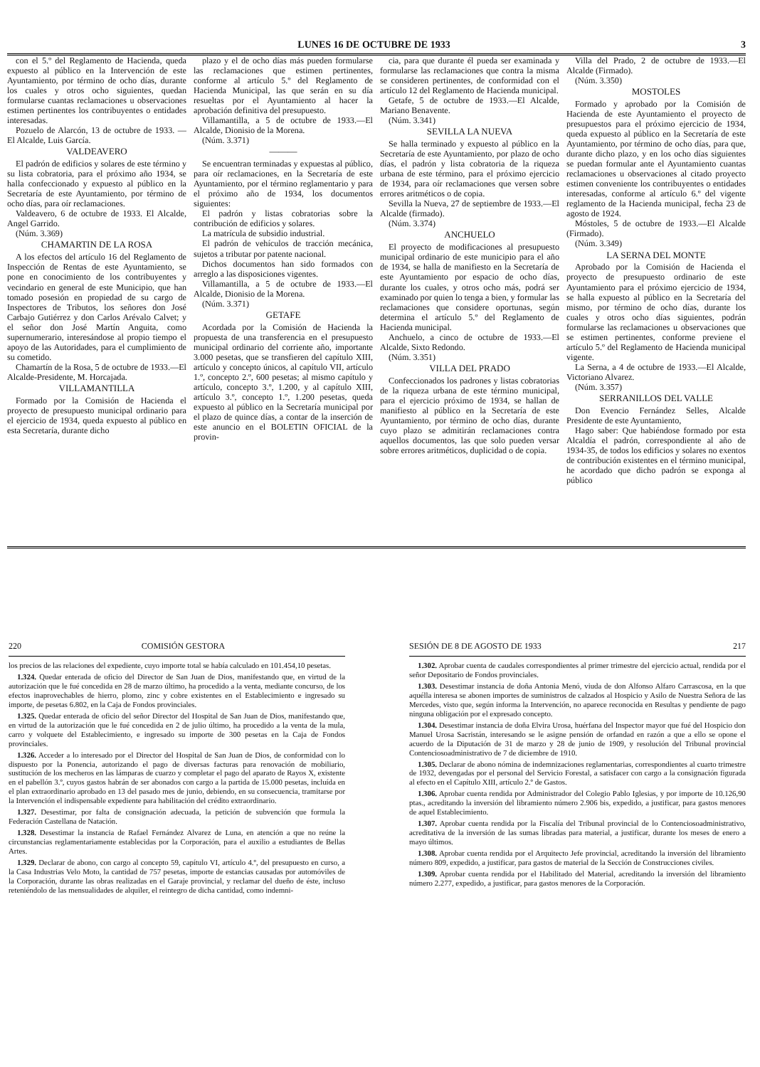LUNES 16 DE OCTUBRE DE 1933 3
con el 5.º del Reglamento de Hacienda, queda expuesto al público en la Intervención de este Ayuntamiento, por término de ocho días, durante los cuales y otros ocho siguientes, quedan formularse cuantas reclamaciones u observaciones estimen pertinentes los contribuyentes o entidades interesadas.
Pozuelo de Alarcón, 13 de octubre de 1933. — El Alcalde, Luis García.
VALDEAVERO
El padrón de edificios y solares de este término y su lista cobratoria, para el próximo año 1934, se halla confeccionado y expuesto al público en la Secretaría de este Ayuntamiento, por término de ocho días, para oír reclamaciones.
Valdeavero, 6 de octubre de 1933. El Alcalde, Angel Garrido.
(Núm. 3.369)
CHAMARTIN DE LA ROSA
A los efectos del artículo 16 del Reglamento de Inspección de Rentas de este Ayuntamiento, se pone en conocimiento de los contribuyentes y vecindario en general de este Municipio, que han tomado posesión en propiedad de su cargo de Inspectores de Tributos, los señores don José Carbajo Gutiérrez y don Carlos Arévalo Calvet; y el señor don José Martín Anguita, como supernumerario, interesándose al propio tiempo el apoyo de las Autoridades, para el cumplimiento de su cometido.
Chamartín de la Rosa, 5 de octubre de 1933.—El Alcalde-Presidente, M. Horcajada.
VILLAMANTILLA
Formado por la Comisión de Hacienda el proyecto de presupuesto municipal ordinario para el ejercicio de 1934, queda expuesto al público en esta Secretaría, durante dicho
plazo y el de ocho días más pueden formularse las reclamaciones que estimen pertinentes, conforme al artículo 5.º del Reglamento de Hacienda Municipal, las que serán en su día resueltas por el Ayuntamiento al hacer la aprobación definitiva del presupuesto.
Villamantilla, a 5 de octubre de 1933.—El Alcalde, Dionisio de la Morena.
(Núm. 3.371)
———
Se encuentran terminadas y expuestas al público, para oír reclamaciones, en la Secretaría de este Ayuntamiento, por el término reglamentario y para el próximo año de 1934, los documentos siguientes:
El padrón y listas cobratorias sobre la contribución de edificios y solares.
La matrícula de subsidio industrial.
El padrón de vehículos de tracción mecánica, sujetos a tributar por patente nacional.
Dichos documentos han sido formados con arreglo a las disposiciones vigentes.
Villamantilla, a 5 de octubre de 1933.—El Alcalde, Dionisio de la Morena.
(Núm. 3.371)
GETAFE
Acordada por la Comisión de Hacienda la propuesta de una transferencia en el presupuesto municipal ordinario del corriente año, importante 3.000 pesetas, que se transfieren del capítulo XIII, artículo y concepto únicos, al capítulo VII, artículo 1.º, concepto 2.º, 600 pesetas; al mismo capítulo y artículo, concepto 3.º, 1.200, y al capítulo XIII, artículo 3.º, concepto 1.º, 1.200 pesetas, queda expuesto al público en la Secretaría municipal por el plazo de quince días, a contar de la inserción de este anuncio en el BOLETIN OFICIAL de la provin-
cia, para que durante él pueda ser examinada y formularse las reclamaciones que contra la misma se consideren pertinentes, de conformidad con el artículo 12 del Reglamento de Hacienda municipal.
Getafe, 5 de octubre de 1933.—El Alcalde, Mariano Benavente.
(Núm. 3.341)
SEVILLA LA NUEVA
Se halla terminado y expuesto al público en la Secretaría de este Ayuntamiento, por plazo de ocho días, el padrón y lista cobratoria de la riqueza urbana de este término, para el próximo ejercicio de 1934, para oír reclamaciones que versen sobre errores aritméticos o de copia.
Sevilla la Nueva, 27 de septiembre de 1933.—El Alcalde (firmado).
(Núm. 3.374)
ANCHUELO
El proyecto de modificaciones al presupuesto municipal ordinario de este municipio para el año de 1934, se halla de manifiesto en la Secretaría de este Ayuntamiento por espacio de ocho días, durante los cuales, y otros ocho más, podrá ser examinado por quien lo tenga a bien, y formular las reclamaciones que considere oportunas, según determina el artículo 5.º del Reglamento de Hacienda municipal.
Anchuelo, a cinco de octubre de 1933.—El Alcalde, Sixto Redondo.
(Núm. 3.351)
VILLA DEL PRADO
Confeccionados los padrones y listas cobratorias de la riqueza urbana de este término municipal, para el ejercicio próximo de 1934, se hallan de manifiesto al público en la Secretaría de este Ayuntamiento, por término de ocho días, durante cuyo plazo se admitirán reclamaciones contra aquellos documentos, las que solo pueden versar sobre errores aritméticos, duplicidad o de copia.
Villa del Prado, 2 de octubre de 1933.—El Alcalde (Firmado).
(Núm. 3.350)
MOSTOLES
Formado y aprobado por la Comisión de Hacienda de este Ayuntamiento el proyecto de presupuestos para el próximo ejercicio de 1934, queda expuesto al público en la Secretaría de este Ayuntamiento, por término de ocho días, para que, durante dicho plazo, y en los ocho días siguientes se puedan formular ante el Ayuntamiento cuantas reclamaciones u observaciones al citado proyecto estimen conveniente los contribuyentes o entidades interesadas, conforme al artículo 6.º del vigente reglamento de la Hacienda municipal, fecha 23 de agosto de 1924.
Móstoles, 5 de octubre de 1933.—El Alcalde (Firmado).
(Núm. 3.349)
LA SERNA DEL MONTE
Aprobado por la Comisión de Hacienda el proyecto de presupuesto ordinario de este Ayuntamiento para el próximo ejercicio de 1934, se halla expuesto al público en la Secretaría del mismo, por término de ocho días, durante los cuales y otros ocho días siguientes, podrán formularse las reclamaciones u observaciones que se estimen pertinentes, conforme previene el artículo 5.º del Reglamento de Hacienda municipal vigente.
La Serna, a 4 de octubre de 1933.—El Alcalde, Victoriano Alvarez.
(Núm. 3.357)
SERRANILLOS DEL VALLE
Don Evencio Fernández Selles, Alcalde Presidente de este Ayuntamiento,
Hago saber: Que habiéndose formado por esta Alcaldía el padrón, correspondiente al año de 1934-35, de todos los edificios y solares no exentos de contribución existentes en el término municipal, he acordado que dicho padrón se exponga al público
220 COMISIÓN GESTORA
los precios de las relaciones del expediente, cuyo importe total se había calculado en 101.454,10 pesetas.
1.324. Quedar enterada de oficio del Director de San Juan de Dios, manifestando que, en virtud de la autorización que le fué concedida en 28 de marzo último, ha procedido a la venta, mediante concurso, de los efectos inaprovechables de hierro, plomo, zinc y cobre existentes en el Establecimiento e ingresado su importe, de pesetas 6.802, en la Caja de Fondos provinciales.
1.325. Quedar enterada de oficio del señor Director del Hospital de San Juan de Dios, manifestando que, en virtud de la autorización que le fué concedida en 2 de julio último, ha procedido a la venta de la mula, carro y volquete del Establecimiento, e ingresado su importe de 300 pesetas en la Caja de Fondos provinciales.
1.326. Acceder a lo interesado por el Director del Hospital de San Juan de Dios, de conformidad con lo dispuesto por la Ponencia, autorizando el pago de diversas facturas para renovación de mobiliario, sustitución de los mecheros en las lámparas de cuarzo y completar el pago del aparato de Rayos X, existente en el pabellón 3.º, cuyos gastos habrán de ser abonados con cargo a la partida de 15.000 pesetas, incluída en el plan extraordinario aprobado en 13 del pasado mes de junio, debiendo, en su consecuencia, tramitarse por la Intervención el indispensable expediente para habilitación del crédito extraordinario.
1.327. Desestimar, por falta de consignación adecuada, la petición de subvención que formula la Federación Castellana de Natación.
1.328. Desestimar la instancia de Rafael Fernández Alvarez de Luna, en atención a que no reúne la circunstancias reglamentariamente establecidas por la Corporación, para el auxilio a estudiantes de Bellas Artes.
1.329. Declarar de abono, con cargo al concepto 59, capítulo VI, artículo 4.º, del presupuesto en curso, a la Casa Industrias Velo Moto, la cantidad de 757 pesetas, importe de estancias causadas por automóviles de la Corporación, durante las obras realizadas en el Garaje provincial, y reclamar del dueño de éste, incluso reteniéndolo de las mensualidades de alquiler, el reintegro de dicha cantidad, como indemni-
SESIÓN DE 8 DE AGOSTO DE 1933 217
1.302. Aprobar cuenta de caudales correspondientes al primer trimestre del ejercicio actual, rendida por el señor Depositario de Fondos provinciales.
1.303. Desestimar instancia de doña Antonia Menó, viuda de don Alfonso Alfaro Carrascosa, en la que aquélla interesa se abonen importes de suministros de calzados al Hospicio y Asilo de Nuestra Señora de las Mercedes, visto que, según informa la Intervención, no aparece reconocida en Resultas y pendiente de pago ninguna obligación por el expresado concepto.
1.304. Desestimar instancia de doña Elvira Urosa, huérfana del Inspector mayor que fué del Hospicio don Manuel Urosa Sacristán, interesando se le asigne pensión de orfandad en razón a que a ello se opone el acuerdo de la Diputación de 31 de marzo y 28 de junio de 1909, y resolución del Tribunal provincial Contenciosoadministrativo de 7 de diciembre de 1910.
1.305. Declarar de abono nómina de indemnizaciones reglamentarias, correspondientes al cuarto trimestre de 1932, devengadas por el personal del Servicio Forestal, a satisfacer con cargo a la consignación figurada al efecto en el Capítulo XIII, artículo 2.º de Gastos.
1.306. Aprobar cuenta rendida por Administrador del Colegio Pablo Iglesias, y por importe de 10.126,90 ptas., acreditando la inversión del libramiento número 2.906 bis, expedido, a justificar, para gastos menores de aquel Establecimiento.
1.307. Aprobar cuenta rendida por la Fiscalía del Tribunal provincial de lo Contenciosoadministrativo, acreditativa de la inversión de las sumas libradas para material, a justificar, durante los meses de enero a mayo últimos.
1.308. Aprobar cuenta rendida por el Arquitecto Jefe provincial, acreditando la inversión del libramiento número 809, expedido, a justificar, para gastos de material de la Sección de Construcciones civiles.
1.309. Aprobar cuenta rendida por el Habilitado del Material, acreditando la inversión del libramiento número 2.277, expedido, a justificar, para gastos menores de la Corporación.